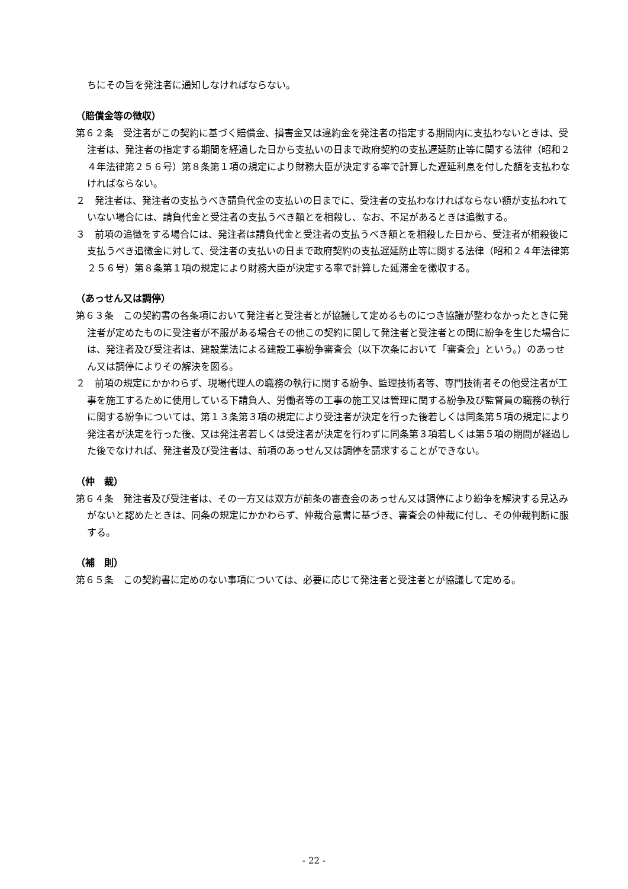ちにその旨を発注者に通知しなければならない。
（賠償金等の徴収）
第６２条　受注者がこの契約に基づく賠償金、損害金又は違約金を発注者の指定する期間内に支払わないときは、受注者は、発注者の指定する期間を経過した日から支払いの日まで政府契約の支払遅延防止等に関する法律（昭和２４年法律第２５６号）第８条第１項の規定により財務大臣が決定する率で計算した遅延利息を付した額を支払わなければならない。
２　発注者は、発注者の支払うべき請負代金の支払いの日までに、受注者の支払わなければならない額が支払われていない場合には、請負代金と受注者の支払うべき額とを相殺し、なお、不足があるときは追徴する。
３　前項の追徴をする場合には、発注者は請負代金と受注者の支払うべき額とを相殺した日から、受注者が相殺後に支払うべき追徴金に対して、受注者の支払いの日まで政府契約の支払遅延防止等に関する法律（昭和２４年法律第２５６号）第８条第１項の規定により財務大臣が決定する率で計算した延滞金を徴収する。
（あっせん又は調停）
第６３条　この契約書の各条項において発注者と受注者とが協議して定めるものにつき協議が整わなかったときに発注者が定めたものに受注者が不服がある場合その他この契約に関して発注者と受注者との間に紛争を生じた場合には、発注者及び受注者は、建設業法による建設工事紛争審査会（以下次条において「審査会」という。）のあっせん又は調停によりその解決を図る。
２　前項の規定にかかわらず、現場代理人の職務の執行に関する紛争、監理技術者等、専門技術者その他受注者が工事を施工するために使用している下請負人、労働者等の工事の施工又は管理に関する紛争及び監督員の職務の執行に関する紛争については、第１３条第３項の規定により受注者が決定を行った後若しくは同条第５項の規定により発注者が決定を行った後、又は発注者若しくは受注者が決定を行わずに同条第３項若しくは第５項の期間が経過した後でなければ、発注者及び受注者は、前項のあっせん又は調停を請求することができない。
（仲　裁）
第６４条　発注者及び受注者は、その一方又は双方が前条の審査会のあっせん又は調停により紛争を解決する見込みがないと認めたときは、同条の規定にかかわらず、仲裁合意書に基づき、審査会の仲裁に付し、その仲裁判断に服する。
（補　則）
第６５条　この契約書に定めのない事項については、必要に応じて発注者と受注者とが協議して定める。
- 22 -